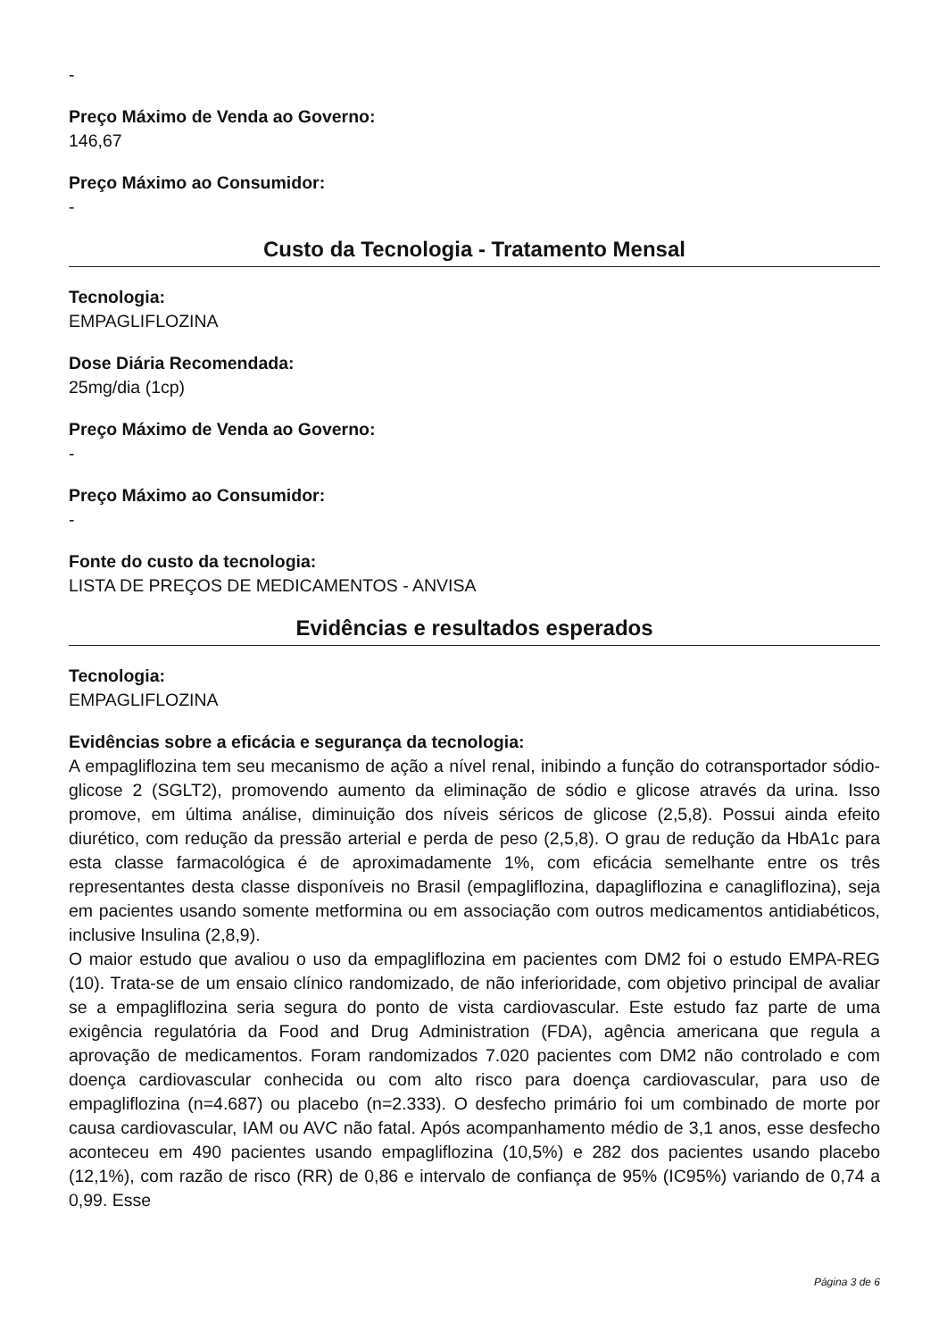-
Preço Máximo de Venda ao Governo:
146,67
Preço Máximo ao Consumidor:
-
Custo da Tecnologia - Tratamento Mensal
Tecnologia:
EMPAGLIFLOZINA
Dose Diária Recomendada:
25mg/dia (1cp)
Preço Máximo de Venda ao Governo:
-
Preço Máximo ao Consumidor:
-
Fonte do custo da tecnologia:
LISTA DE PREÇOS DE MEDICAMENTOS - ANVISA
Evidências e resultados esperados
Tecnologia:
EMPAGLIFLOZINA
Evidências sobre a eficácia e segurança da tecnologia:
A empagliflozina tem seu mecanismo de ação a nível renal, inibindo a função do cotransportador sódio-glicose 2 (SGLT2), promovendo aumento da eliminação de sódio e glicose através da urina. Isso promove, em última análise, diminuição dos níveis séricos de glicose (2,5,8). Possui ainda efeito diurético, com redução da pressão arterial e perda de peso (2,5,8). O grau de redução da HbA1c para esta classe farmacológica é de aproximadamente 1%, com eficácia semelhante entre os três representantes desta classe disponíveis no Brasil (empagliflozina, dapagliflozina e canagliflozina), seja em pacientes usando somente metformina ou em associação com outros medicamentos antidiabéticos, inclusive Insulina (2,8,9).
O maior estudo que avaliou o uso da empagliflozina em pacientes com DM2 foi o estudo EMPA-REG (10). Trata-se de um ensaio clínico randomizado, de não inferioridade, com objetivo principal de avaliar se a empagliflozina seria segura do ponto de vista cardiovascular. Este estudo faz parte de uma exigência regulatória da Food and Drug Administration (FDA), agência americana que regula a aprovação de medicamentos. Foram randomizados 7.020 pacientes com DM2 não controlado e com doença cardiovascular conhecida ou com alto risco para doença cardiovascular, para uso de empagliflozina (n=4.687) ou placebo (n=2.333). O desfecho primário foi um combinado de morte por causa cardiovascular, IAM ou AVC não fatal. Após acompanhamento médio de 3,1 anos, esse desfecho aconteceu em 490 pacientes usando empagliflozina (10,5%) e 282 dos pacientes usando placebo (12,1%), com razão de risco (RR) de 0,86 e intervalo de confiança de 95% (IC95%) variando de 0,74 a 0,99. Esse
Página 3 de 6